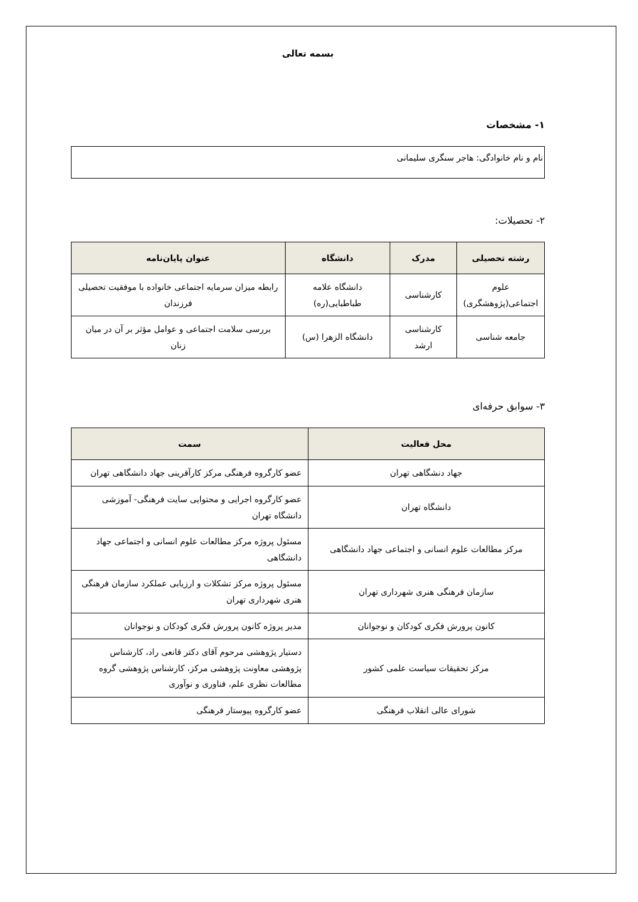بسمه تعالی
۱- مشخصات
نام و نام خانوادگی: هاجر سنگری سلیمانی
۲- تحصیلات:
| رشته تحصیلی | مدرک | دانشگاه | عنوان پایان‌نامه |
| --- | --- | --- | --- |
| علوم اجتماعی(پژوهشگری) | کارشناسی | دانشگاه علامه طباطبایی(ره) | رابطه میزان سرمایه اجتماعی خانواده با موفقیت تحصیلی فرزندان |
| جامعه شناسی | کارشناسی ارشد | دانشگاه الزهرا (س) | بررسی سلامت اجتماعی و عوامل مؤثر بر آن در میان زنان |
۳- سوابق حرفه‌ای
| محل فعالیت | سمت |
| --- | --- |
| جهاد دنشگاهی تهران | عضو کارگروه فرهنگی مرکز کارآفرینی جهاد دانشگاهی تهران |
| دانشگاه تهران | عضو کارگروه اجرایی و محتوایی سایت فرهنگی- آموزشی دانشگاه تهران |
| مرکز مطالعات علوم انسانی و اجتماعی جهاد دانشگاهی | مسئول پروژه مرکز مطالعات علوم انسانی و اجتماعی جهاد دانشگاهی |
| سازمان فرهنگی هنری شهرداری تهران | مسئول پروژه مرکز تشکلات و ارزیابی عملکرد سازمان فرهنگی هنری شهرداری تهران |
| کانون پرورش فکری کودکان و نوجوانان | مدیر پروژه کانون پرورش فکری کودکان و نوجوانان |
| مرکز تحقیقات سیاست علمی کشور | دستیار پژوهشی مرحوم آقای دکتر قانعی راد، کارشناس پژوهشی معاونت پژوهشی مرکز، کارشناس پژوهشی گروه مطالعات نظری علم، فناوری و نوآوری |
| شورای عالی انقلاب فرهنگی | عضو کارگروه پیوستار فرهنگی |